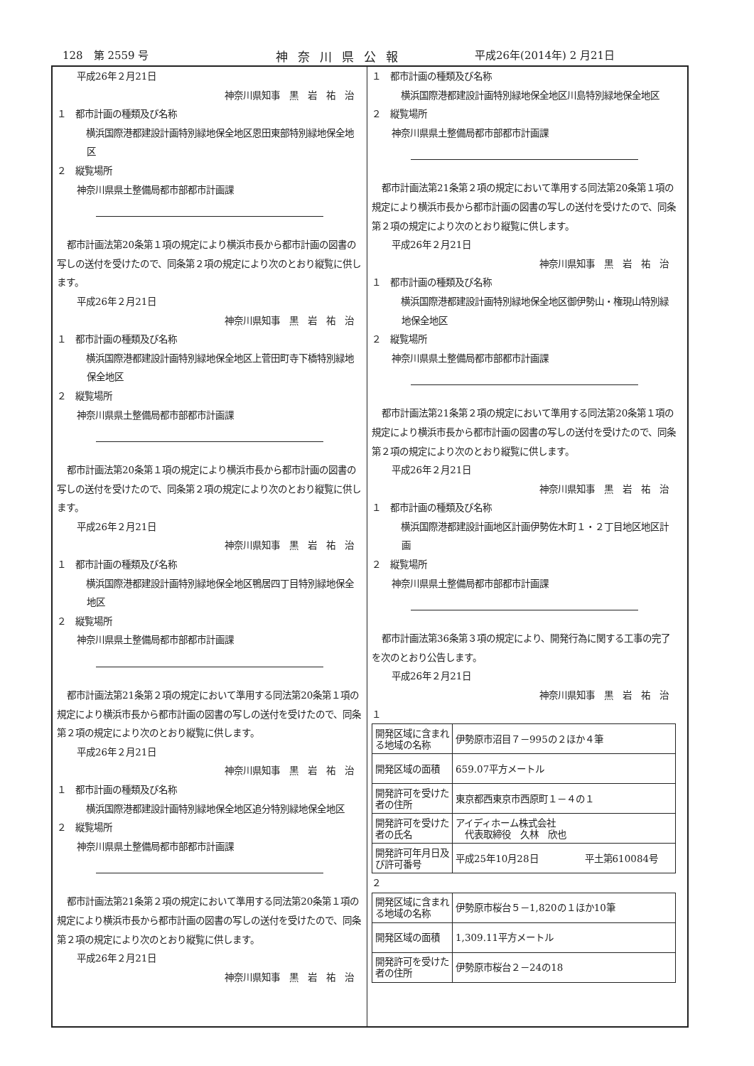128　第 2559 号 神奈川県公報 平成26年(2014年) 2 月21日
平成26年２月21日
神奈川県知事　黒　岩　祐　治
１　都市計画の種類及び名称
　横浜国際港都建設計画特別緑地保全地区恩田東部特別緑地保全地区
２　縦覧場所
神奈川県県土整備局都市部都市計画課
都市計画法第20条第１項の規定により横浜市長から都市計画の図書の写しの送付を受けたので、同条第２項の規定により次のとおり縦覧に供します。
平成26年２月21日
神奈川県知事　黒　岩　祐　治
１　都市計画の種類及び名称
　横浜国際港都建設計画特別緑地保全地区上菅田町寺下橋特別緑地保全地区
２　縦覧場所
神奈川県県土整備局都市部都市計画課
都市計画法第20条第１項の規定により横浜市長から都市計画の図書の写しの送付を受けたので、同条第２項の規定により次のとおり縦覧に供します。
平成26年２月21日
神奈川県知事　黒　岩　祐　治
１　都市計画の種類及び名称
　横浜国際港都建設計画特別緑地保全地区鴨居四丁目特別緑地保全地区
２　縦覧場所
神奈川県県土整備局都市部都市計画課
都市計画法第21条第２項の規定において準用する同法第20条第１項の規定により横浜市長から都市計画の図書の写しの送付を受けたので、同条第２項の規定により次のとおり縦覧に供します。
平成26年２月21日
神奈川県知事　黒　岩　祐　治
１　都市計画の種類及び名称
　横浜国際港都建設計画特別緑地保全地区追分特別緑地保全地区
２　縦覧場所
神奈川県県土整備局都市部都市計画課
都市計画法第21条第２項の規定において準用する同法第20条第１項の規定により横浜市長から都市計画の図書の写しの送付を受けたので、同条第２項の規定により次のとおり縦覧に供します。
平成26年２月21日
神奈川県知事　黒　岩　祐　治
１　都市計画の種類及び名称
　横浜国際港都建設計画特別緑地保全地区川島特別緑地保全地区
２　縦覧場所
神奈川県県土整備局都市部都市計画課
都市計画法第21条第２項の規定において準用する同法第20条第１項の規定により横浜市長から都市計画の図書の写しの送付を受けたので、同条第２項の規定により次のとおり縦覧に供します。
平成26年２月21日
神奈川県知事　黒　岩　祐　治
１　都市計画の種類及び名称
　横浜国際港都建設計画特別緑地保全地区御伊勢山・権現山特別緑地保全地区
２　縦覧場所
神奈川県県土整備局都市部都市計画課
都市計画法第21条第２項の規定において準用する同法第20条第１項の規定により横浜市長から都市計画の図書の写しの送付を受けたので、同条第２項の規定により次のとおり縦覧に供します。
平成26年２月21日
神奈川県知事　黒　岩　祐　治
１　都市計画の種類及び名称
　横浜国際港都建設計画地区計画伊勢佐木町１・２丁目地区地区計画
２　縦覧場所
神奈川県県土整備局都市部都市計画課
都市計画法第36条第３項の規定により、開発行為に関する工事の完了を次のとおり公告します。
平成26年２月21日
神奈川県知事　黒　岩　祐　治
１
| 開発区域に含まれる地域の名称 | 伊勢原市沼目７－995の２ほか４筆 |
| 開発区域の面積 | 659.07平方メートル |
| 開発許可を受けた者の住所 | 東京都西東京市西原町１－４の１ |
| 開発許可を受けた者の氏名 | アイディホーム株式会社 代表取締役 久林 欣也 |
| 開発許可年月日及び許可番号 | 平成25年10月28日 平土第610084号 |
２
| 開発区域に含まれる地域の名称 | 伊勢原市桜台５－1,820の１ほか10筆 |
| 開発区域の面積 | 1,309.11平方メートル |
| 開発許可を受けた者の住所 | 伊勢原市桜台２－24の18 |